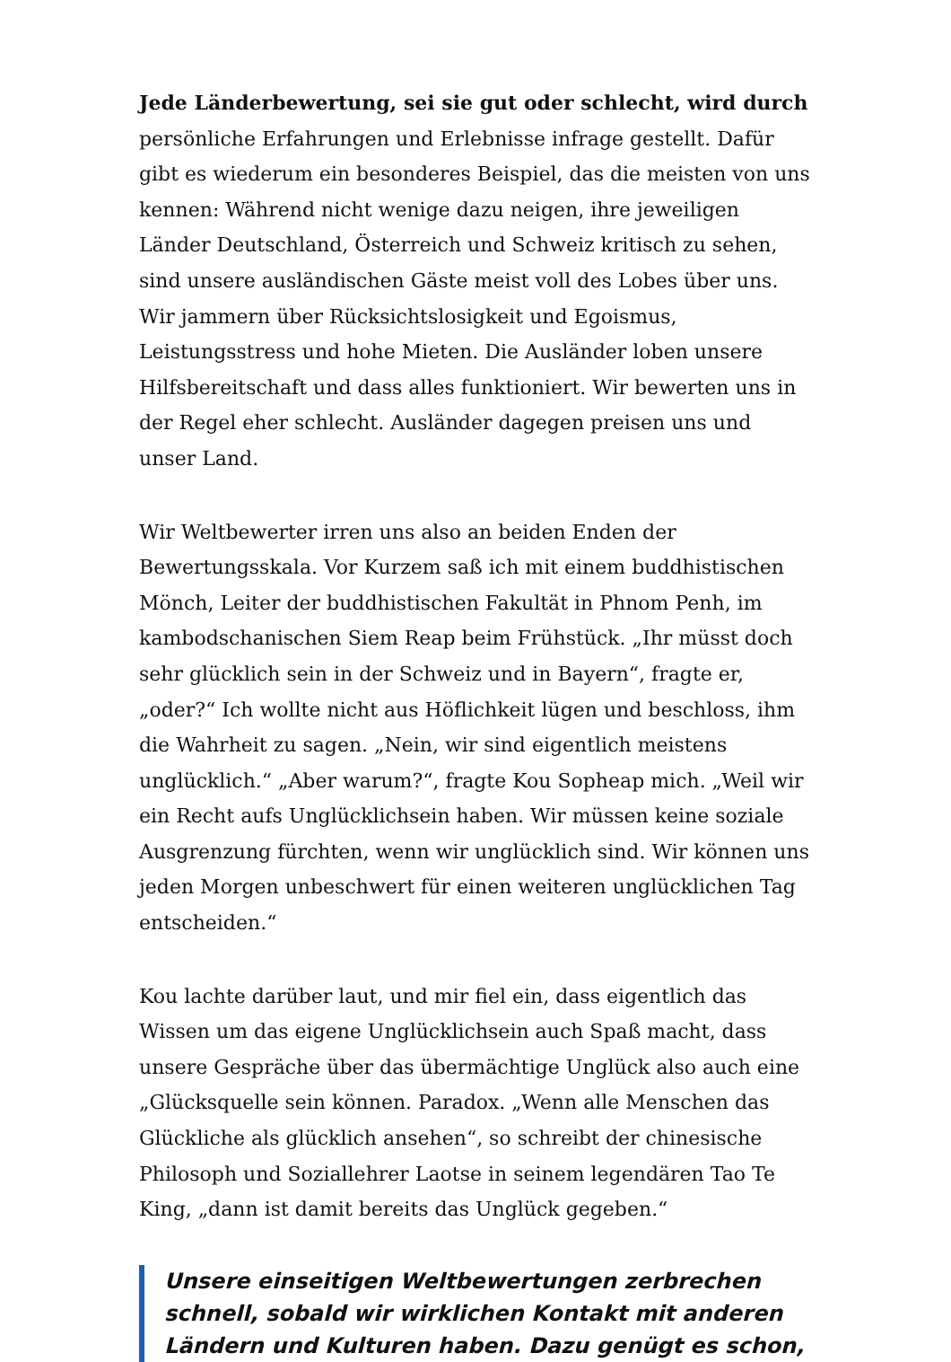Jede Länderbewertung, sei sie gut oder schlecht, wird durch persönliche Erfahrungen und Erlebnisse infrage gestellt. Dafür gibt es wiederum ein besonderes Beispiel, das die meisten von uns kennen: Während nicht wenige dazu neigen, ihre jeweiligen Länder Deutschland, Österreich und Schweiz kritisch zu sehen, sind unsere ausländischen Gäste meist voll des Lobes über uns. Wir jammern über Rücksichtslosigkeit und Egoismus, Leistungsstress und hohe Mieten. Die Ausländer loben unsere Hilfsbereitschaft und dass alles funktioniert. Wir bewerten uns in der Regel eher schlecht. Ausländer dagegen preisen uns und unser Land.
Wir Weltbewerter irren uns also an beiden Enden der Bewertungsskala. Vor Kurzem saß ich mit einem buddhistischen Mönch, Leiter der buddhistischen Fakultät in Phnom Penh, im kambodschanischen Siem Reap beim Frühstück. „Ihr müsst doch sehr glücklich sein in der Schweiz und in Bayern“, fragte er, „oder?“ Ich wollte nicht aus Höflichkeit lügen und beschloss, ihm die Wahrheit zu sagen. „Nein, wir sind eigentlich meistens unglücklich.“ „Aber warum?“, fragte Kou Sopheap mich. „Weil wir ein Recht aufs Unglücklichsein haben. Wir müssen keine soziale Ausgrenzung fürchten, wenn wir unglücklich sind. Wir können uns jeden Morgen unbeschwert für einen weiteren unglücklichen Tag entscheiden.“
Kou lachte darüber laut, und mir fiel ein, dass eigentlich das Wissen um das eigene Unglücklichsein auch Spaß macht, dass unsere Gespräche über das übermächtige Unglück also auch eine „Glücksquelle sein können. Paradox. „Wenn alle Menschen das Glückliche als glücklich ansehen“, so schreibt der chinesische Philosoph und Soziallehrer Laotse in seinem legendären Tao Te King, „dann ist damit bereits das Unglück gegeben.“
Unsere einseitigen Weltbewertungen zerbrechen schnell, sobald wir wirklichen Kontakt mit anderen Ländern und Kulturen haben. Dazu genügt es schon,